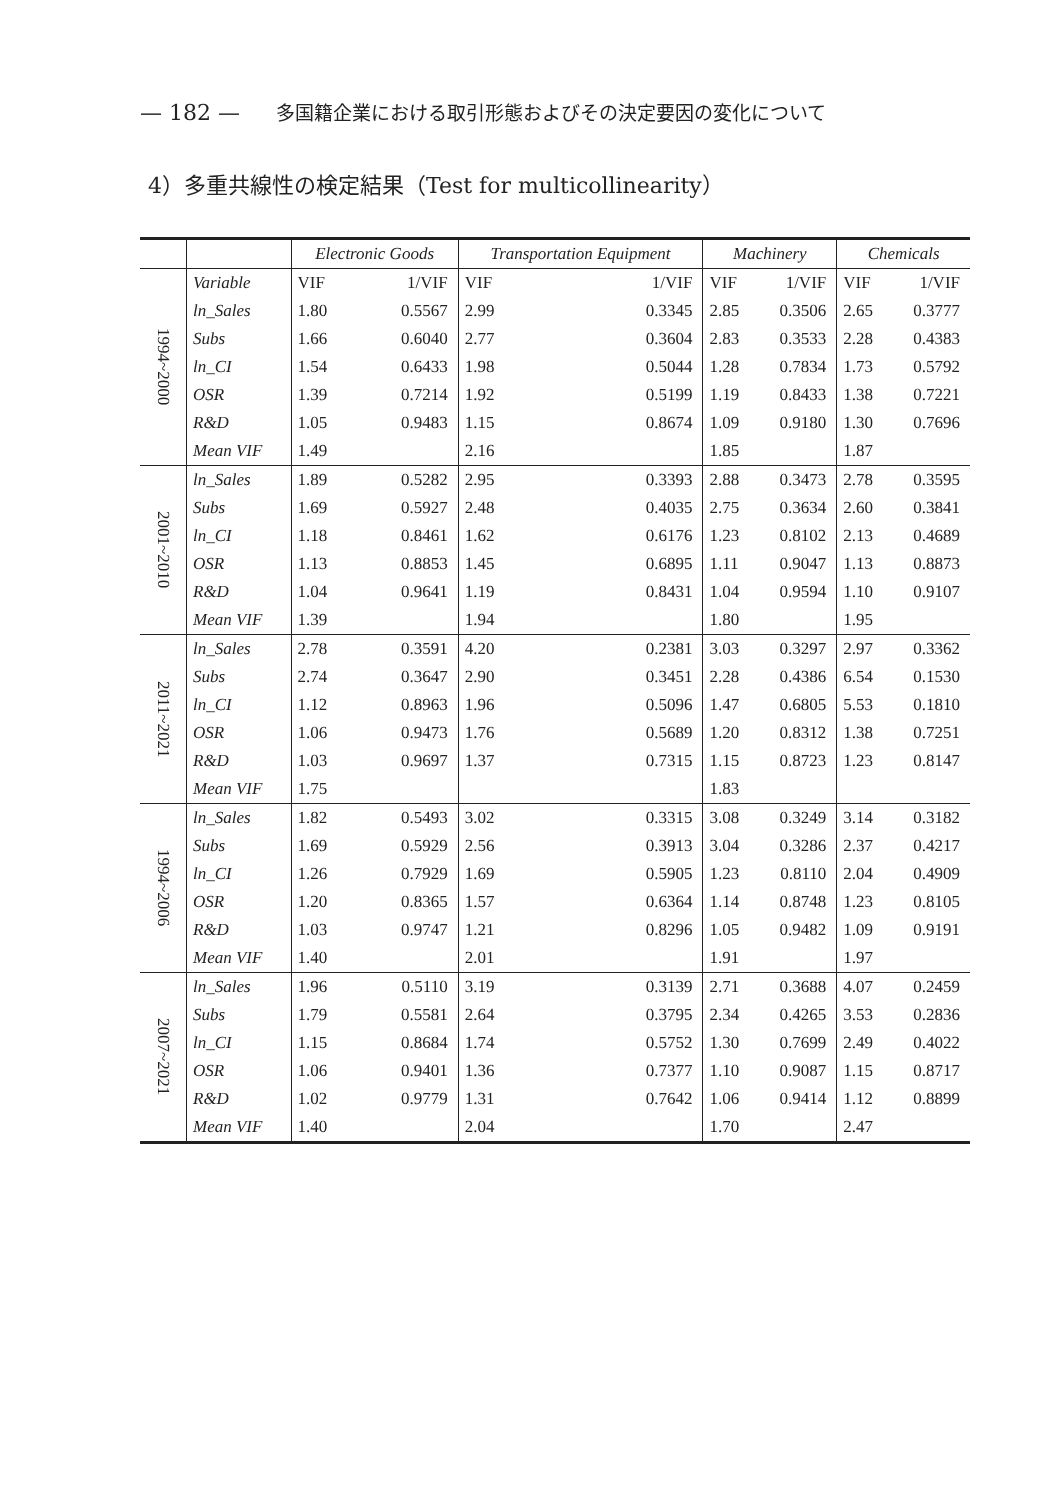— 182 — 多国籍企業における取引形態およびその決定要因の変化について
4）多重共線性の検定結果（Test for multicollinearity）
| | | Electronic Goods | | Transportation Equipment | | Machinery | | Chemicals | |
| --- | --- | --- | --- | --- | --- | --- | --- | --- | --- |
| 1994~2000 | Variable | VIF | 1/VIF | VIF | 1/VIF | VIF | 1/VIF | VIF | 1/VIF |
| | ln_Sales | 1.80 | 0.5567 | 2.99 | 0.3345 | 2.85 | 0.3506 | 2.65 | 0.3777 |
| | Subs | 1.66 | 0.6040 | 2.77 | 0.3604 | 2.83 | 0.3533 | 2.28 | 0.4383 |
| | ln_CI | 1.54 | 0.6433 | 1.98 | 0.5044 | 1.28 | 0.7834 | 1.73 | 0.5792 |
| | OSR | 1.39 | 0.7214 | 1.92 | 0.5199 | 1.19 | 0.8433 | 1.38 | 0.7221 |
| | R&D | 1.05 | 0.9483 | 1.15 | 0.8674 | 1.09 | 0.9180 | 1.30 | 0.7696 |
| | Mean VIF | 1.49 | | 2.16 | | 1.85 | | 1.87 | |
| 2001~2010 | ln_Sales | 1.89 | 0.5282 | 2.95 | 0.3393 | 2.88 | 0.3473 | 2.78 | 0.3595 |
| | Subs | 1.69 | 0.5927 | 2.48 | 0.4035 | 2.75 | 0.3634 | 2.60 | 0.3841 |
| | ln_CI | 1.18 | 0.8461 | 1.62 | 0.6176 | 1.23 | 0.8102 | 2.13 | 0.4689 |
| | OSR | 1.13 | 0.8853 | 1.45 | 0.6895 | 1.11 | 0.9047 | 1.13 | 0.8873 |
| | R&D | 1.04 | 0.9641 | 1.19 | 0.8431 | 1.04 | 0.9594 | 1.10 | 0.9107 |
| | Mean VIF | 1.39 | | 1.94 | | 1.80 | | 1.95 | |
| 2011~2021 | ln_Sales | 2.78 | 0.3591 | 4.20 | 0.2381 | 3.03 | 0.3297 | 2.97 | 0.3362 |
| | Subs | 2.74 | 0.3647 | 2.90 | 0.3451 | 2.28 | 0.4386 | 6.54 | 0.1530 |
| | ln_CI | 1.12 | 0.8963 | 1.96 | 0.5096 | 1.47 | 0.6805 | 5.53 | 0.1810 |
| | OSR | 1.06 | 0.9473 | 1.76 | 0.5689 | 1.20 | 0.8312 | 1.38 | 0.7251 |
| | R&D | 1.03 | 0.9697 | 1.37 | 0.7315 | 1.15 | 0.8723 | 1.23 | 0.8147 |
| | Mean VIF | 1.75 | | | | 1.83 | | | |
| 1994~2006 | ln_Sales | 1.82 | 0.5493 | 3.02 | 0.3315 | 3.08 | 0.3249 | 3.14 | 0.3182 |
| | Subs | 1.69 | 0.5929 | 2.56 | 0.3913 | 3.04 | 0.3286 | 2.37 | 0.4217 |
| | ln_CI | 1.26 | 0.7929 | 1.69 | 0.5905 | 1.23 | 0.8110 | 2.04 | 0.4909 |
| | OSR | 1.20 | 0.8365 | 1.57 | 0.6364 | 1.14 | 0.8748 | 1.23 | 0.8105 |
| | R&D | 1.03 | 0.9747 | 1.21 | 0.8296 | 1.05 | 0.9482 | 1.09 | 0.9191 |
| | Mean VIF | 1.40 | | 2.01 | | 1.91 | | 1.97 | |
| 2007~2021 | ln_Sales | 1.96 | 0.5110 | 3.19 | 0.3139 | 2.71 | 0.3688 | 4.07 | 0.2459 |
| | Subs | 1.79 | 0.5581 | 2.64 | 0.3795 | 2.34 | 0.4265 | 3.53 | 0.2836 |
| | ln_CI | 1.15 | 0.8684 | 1.74 | 0.5752 | 1.30 | 0.7699 | 2.49 | 0.4022 |
| | OSR | 1.06 | 0.9401 | 1.36 | 0.7377 | 1.10 | 0.9087 | 1.15 | 0.8717 |
| | R&D | 1.02 | 0.9779 | 1.31 | 0.7642 | 1.06 | 0.9414 | 1.12 | 0.8899 |
| | Mean VIF | 1.40 | | 2.04 | | 1.70 | | 2.47 | |